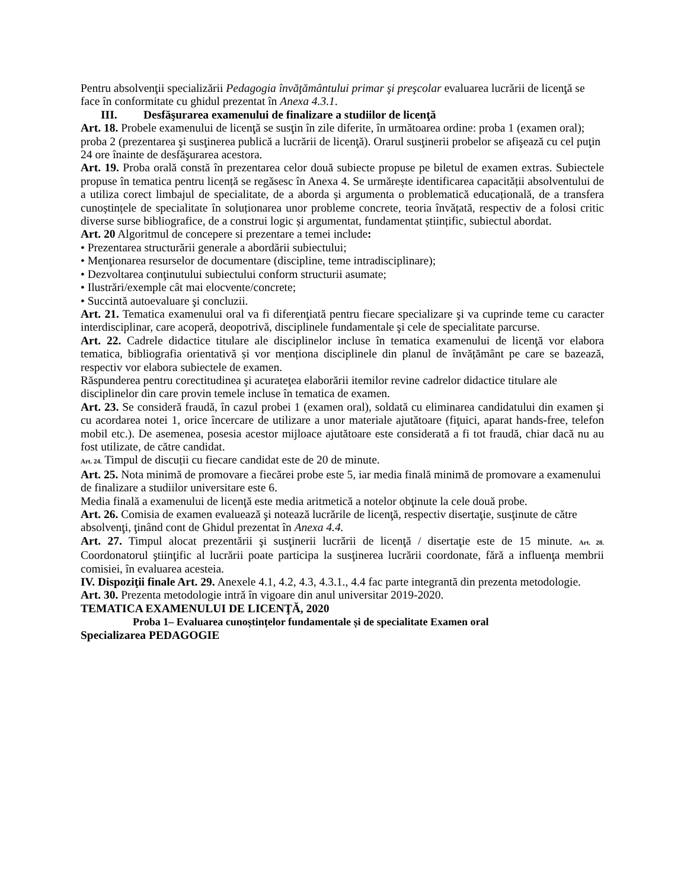Pentru absolvenţii specializării Pedagogia învăţământului primar şi preşcolar evaluarea lucrării de licenţă se face în conformitate cu ghidul prezentat în Anexa 4.3.1.
III. Desfăşurarea examenului de finalizare a studiilor de licenţă
Art. 18. Probele examenului de licenţă se susţin în zile diferite, în următoarea ordine: proba 1 (examen oral); proba 2 (prezentarea şi susţinerea publică a lucrării de licenţă). Orarul susţinerii probelor se afişează cu cel puţin 24 ore înainte de desfăşurarea acestora.
Art. 19. Proba orală constă în prezentarea celor două subiecte propuse pe biletul de examen extras. Subiectele propuse în tematica pentru licență se regăsesc în Anexa 4. Se urmărește identificarea capacității absolventului de a utiliza corect limbajul de specialitate, de a aborda și argumenta o problematică educațională, de a transfera cunoștințele de specialitate în soluționarea unor probleme concrete, teoria învățată, respectiv de a folosi critic diverse surse bibliografice, de a construi logic și argumentat, fundamentat științific, subiectul abordat.
Art. 20 Algoritmul de concepere si prezentare a temei include:
• Prezentarea structurării generale a abordării subiectului;
• Menţionarea resurselor de documentare (discipline, teme intradisciplinare);
• Dezvoltarea conţinutului subiectului conform structurii asumate;
• Ilustrări/exemple cât mai elocvente/concrete;
• Succintă autoevaluare şi concluzii.
Art. 21. Tematica examenului oral va fi diferenţiată pentru fiecare specializare şi va cuprinde teme cu caracter interdisciplinar, care acoperă, deopotrivă, disciplinele fundamentale şi cele de specialitate parcurse.
Art. 22. Cadrele didactice titulare ale disciplinelor incluse în tematica examenului de licenţă vor elabora tematica, bibliografia orientativă și vor menționa disciplinele din planul de învățământ pe care se bazează, respectiv vor elabora subiectele de examen.
Răspunderea pentru corectitudinea şi acurateţea elaborării itemilor revine cadrelor didactice titulare ale disciplinelor din care provin temele incluse în tematica de examen.
Art. 23. Se consideră fraudă, în cazul probei 1 (examen oral), soldată cu eliminarea candidatului din examen şi cu acordarea notei 1, orice încercare de utilizare a unor materiale ajutătoare (fiţuici, aparat hands-free, telefon mobil etc.). De asemenea, posesia acestor mijloace ajutătoare este considerată a fi tot fraudă, chiar dacă nu au fost utilizate, de către candidat.
Art. 24. Timpul de discuții cu fiecare candidat este de 20 de minute.
Art. 25. Nota minimă de promovare a fiecărei probe este 5, iar media finală minimă de promovare a examenului de finalizare a studiilor universitare este 6.
Media finală a examenului de licenţă este media aritmetică a notelor obţinute la cele două probe.
Art. 26. Comisia de examen evaluează şi notează lucrările de licenţă, respectiv disertaţie, susţinute de către absolvenţi, ţinând cont de Ghidul prezentat în Anexa 4.4.
Art. 27. Timpul alocat prezentării şi susţinerii lucrării de licenţă / disertaţie este de 15 minute. Art. 28. Coordonatorul ştiinţific al lucrării poate participa la susţinerea lucrării coordonate, fără a influenţa membrii comisiei, în evaluarea acesteia.
IV. Dispoziţii finale Art. 29. Anexele 4.1, 4.2, 4.3, 4.3.1., 4.4 fac parte integrantă din prezenta metodologie.
Art. 30. Prezenta metodologie intră în vigoare din anul universitar 2019-2020.
TEMATICA EXAMENULUI DE LICENŢĂ, 2020
Proba 1– Evaluarea cunoștințelor fundamentale și de specialitate Examen oral
Specializarea PEDAGOGIE